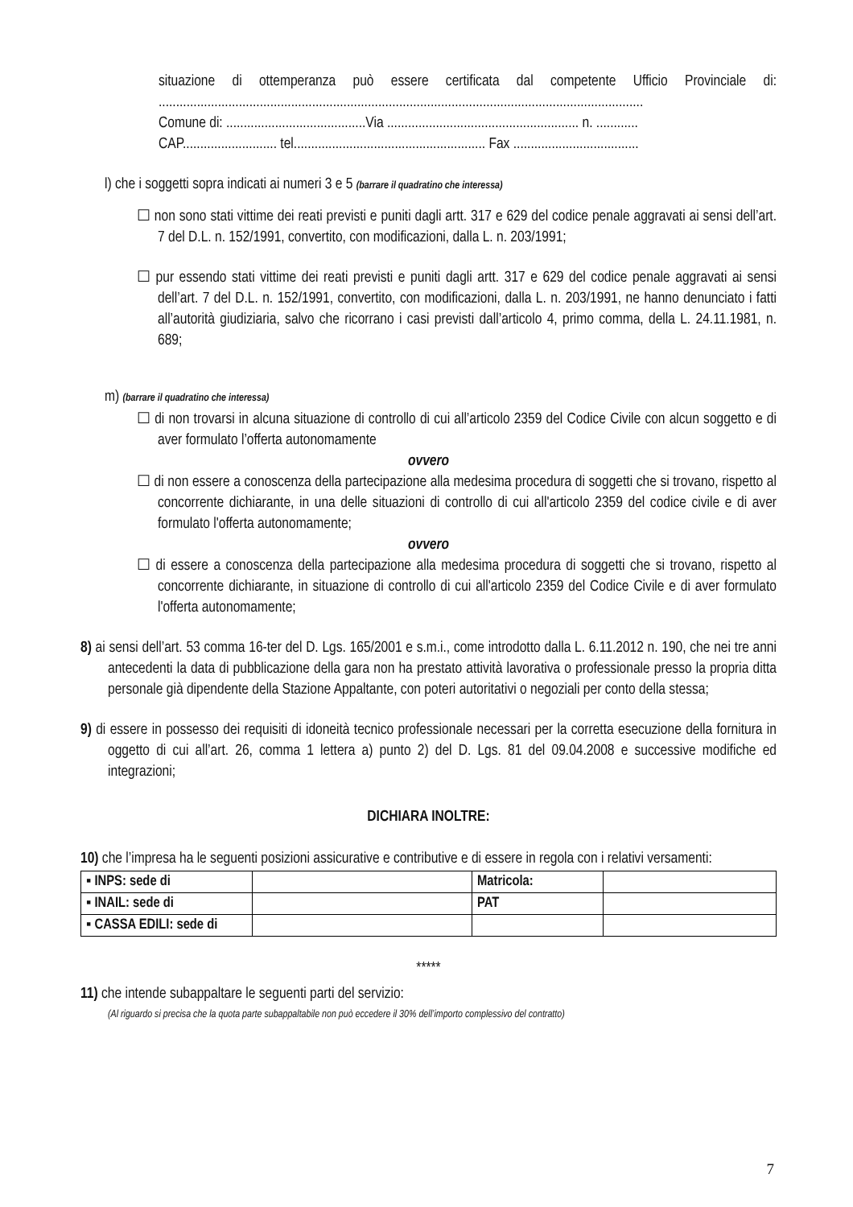situazione di ottemperanza può essere certificata dal competente Ufficio Provinciale di: ...........................................................................................................................................
Comune di: ........................................Via ....................................................... n. ............
CAP........................... tel....................................................... Fax ....................................
l) che i soggetti sopra indicati ai numeri 3 e 5 (barrare il quadratino che interessa)
☐ non sono stati vittime dei reati previsti e puniti dagli artt. 317 e 629 del codice penale aggravati ai sensi dell’art. 7 del D.L. n. 152/1991, convertito, con modificazioni, dalla L. n. 203/1991;
☐ pur essendo stati vittime dei reati previsti e puniti dagli artt. 317 e 629 del codice penale aggravati ai sensi dell’art. 7 del D.L. n. 152/1991, convertito, con modificazioni, dalla L. n. 203/1991, ne hanno denunciato i fatti all’autorità giudiziaria, salvo che ricorrano i casi previsti dall’articolo 4, primo comma, della L. 24.11.1981, n. 689;
m) (barrare il quadratino che interessa)
☐ di non trovarsi in alcuna situazione di controllo di cui all’articolo 2359 del Codice Civile con alcun soggetto e di aver formulato l’offerta autonomamente
ovvero
☐ di non essere a conoscenza della partecipazione alla medesima procedura di soggetti che si trovano, rispetto al concorrente dichiarante, in una delle situazioni di controllo di cui all'articolo 2359 del codice civile e di aver formulato l'offerta autonomamente;
ovvero
☐ di essere a conoscenza della partecipazione alla medesima procedura di soggetti che si trovano, rispetto al concorrente dichiarante, in situazione di controllo di cui all'articolo 2359 del Codice Civile e di aver formulato l'offerta autonomamente;
8) ai sensi dell’art. 53 comma 16-ter del D. Lgs. 165/2001 e s.m.i., come introdotto dalla L. 6.11.2012 n. 190, che nei tre anni antecedenti la data di pubblicazione della gara non ha prestato attività lavorativa o professionale presso la propria ditta personale già dipendente della Stazione Appaltante, con poteri autoritativi o negoziali per conto della stessa;
9) di essere in possesso dei requisiti di idoneità tecnico professionale necessari per la corretta esecuzione della fornitura in oggetto di cui all’art. 26, comma 1 lettera a) punto 2) del D. Lgs. 81 del 09.04.2008 e successive modifiche ed integrazioni;
DICHIARA INOLTRE:
10) che l’impresa ha le seguenti posizioni assicurative e contributive e di essere in regola con i relativi versamenti:
| ▪ INPS: sede di | | Matricola: | |
| ▪ INAIL: sede di | | PAT | |
| ▪ CASSA EDILI: sede di | | | |
*****
11) che intende subappaltare le seguenti parti del servizio:
(Al riguardo si precisa che la quota parte subappaltabile non può eccedere il 30% dell’importo complessivo del contratto)
7